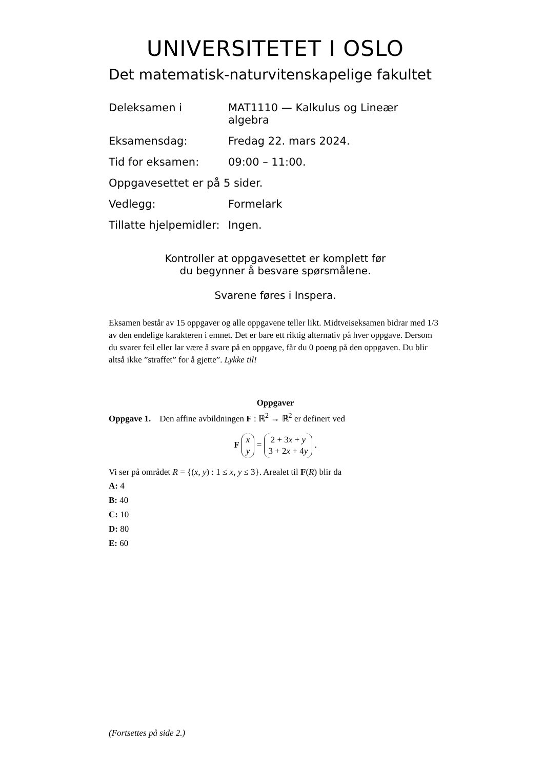UNIVERSITETET I OSLO
Det matematisk-naturvitenskapelige fakultet
| Deleksamen i | MAT1110 — Kalkulus og Lineær algebra |
| Eksamensdag: | Fredag 22. mars 2024. |
| Tid for eksamen: | 09:00 – 11:00. |
| Oppgavesettet er på 5 sider. | |
| Vedlegg: | Formelark |
| Tillatte hjelpemidler: | Ingen. |
Kontroller at oppgavesettet er komplett før
du begynner å besvare spørsmålene.
Svarene føres i Inspera.
Eksamen består av 15 oppgaver og alle oppgavene teller likt. Midtveiseksamen bidrar med 1/3 av den endelige karakteren i emnet. Det er bare ett riktig alternativ på hver oppgave. Dersom du svarer feil eller lar være å svare på en oppgave, får du 0 poeng på den oppgaven. Du blir altså ikke ”straffet” for å gjette”. Lykke til!
Oppgaver
Oppgave 1. Den affine avbildningen F : ℝ<sup>2</sup> → ℝ<sup>2</sup> er definert ved
F x
y = 2 + 3x + y
3 + 2x + 4y .
Vi ser på området R = {(x, y) : 1 ≤ x, y ≤ 3}. Arealet til F(R) blir da
A: 4
B: 40
C: 10
D: 80
E: 60
(Fortsettes på side 2.)